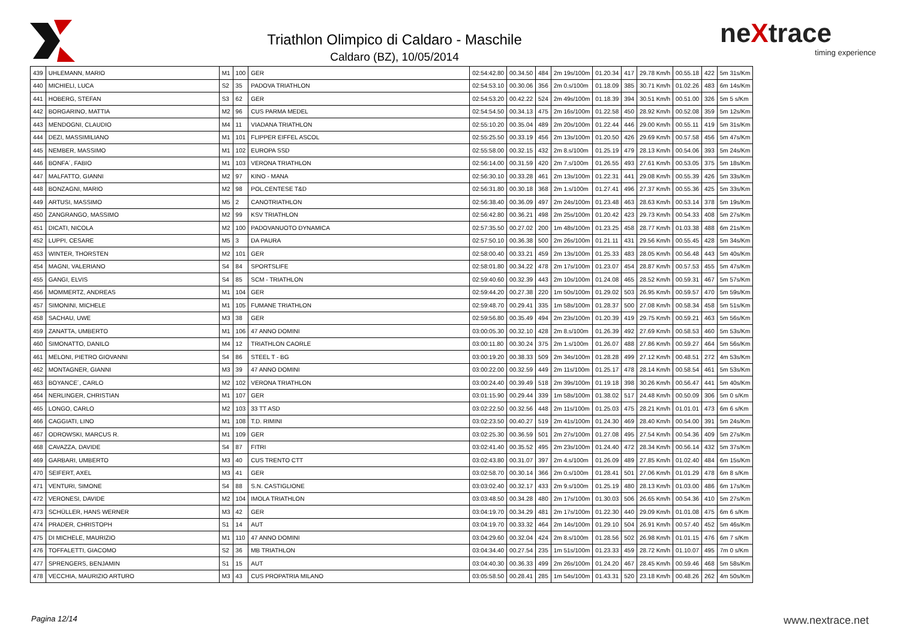Triathlon Olimpico di Caldaro - Maschile
Caldaro (BZ), 10/05/2014
neXtrace
timing experience
| 439 | UHLEMANN, MARIO | M1 | 100 | GER | 02:54:42.80 | 00.34.50 | 484 | 2m 19s/100m | 01.20.34 | 417 | 29.78 Km/h | 00.55.18 | 422 | 5m 31s/Km |
| 440 | MICHIELI, LUCA | S2 | 35 | PADOVA TRIATHLON | 02:54:53.10 | 00.30.06 | 356 | 2m 0.s/100m | 01.18.09 | 385 | 30.71 Km/h | 01.02.26 | 483 | 6m 14s/Km |
| 441 | HOBERG, STEFAN | S3 | 62 | GER | 02:54:53.20 | 00.42.22 | 524 | 2m 49s/100m | 01.18.39 | 394 | 30.51 Km/h | 00.51.00 | 326 | 5m 5 s/Km |
| 442 | BORGARINO, MATTIA | M2 | 96 | CUS PARMA MEDEL | 02:54:54.50 | 00.34.13 | 475 | 2m 16s/100m | 01.22.58 | 450 | 28.92 Km/h | 00.52.08 | 359 | 5m 12s/Km |
| 443 | MENDOGNI, CLAUDIO | M4 | 11 | VIADANA TRIATHLON | 02:55:10.20 | 00.35.04 | 489 | 2m 20s/100m | 01.22.44 | 446 | 29.00 Km/h | 00.55.11 | 419 | 5m 31s/Km |
| 444 | DEZI, MASSIMILIANO | M1 | 101 | FLIPPER EIFFEL ASCOL | 02:55:25.50 | 00.33.19 | 456 | 2m 13s/100m | 01.20.50 | 426 | 29.69 Km/h | 00.57.58 | 456 | 5m 47s/Km |
| 445 | NEMBER, MASSIMO | M1 | 102 | EUROPA SSD | 02:55:58.00 | 00.32.15 | 432 | 2m 8.s/100m | 01.25.19 | 479 | 28.13 Km/h | 00.54.06 | 393 | 5m 24s/Km |
| 446 | BONFA´, FABIO | M1 | 103 | VERONA TRIATHLON | 02:56:14.00 | 00.31.59 | 420 | 2m 7.s/100m | 01.26.55 | 493 | 27.61 Km/h | 00.53.05 | 375 | 5m 18s/Km |
| 447 | MALFATTO, GIANNI | M2 | 97 | KINO - MANA | 02:56:30.10 | 00.33.28 | 461 | 2m 13s/100m | 01.22.31 | 441 | 29.08 Km/h | 00.55.39 | 426 | 5m 33s/Km |
| 448 | BONZAGNI, MARIO | M2 | 98 | POL.CENTESE T&D | 02:56:31.80 | 00.30.18 | 368 | 2m 1.s/100m | 01.27.41 | 496 | 27.37 Km/h | 00.55.36 | 425 | 5m 33s/Km |
| 449 | ARTUSI, MASSIMO | M5 | 2 | CANOTRIATHLON | 02:56:38.40 | 00.36.09 | 497 | 2m 24s/100m | 01.23.48 | 463 | 28.63 Km/h | 00.53.14 | 378 | 5m 19s/Km |
| 450 | ZANGRANGO, MASSIMO | M2 | 99 | KSV TRIATHLON | 02:56:42.80 | 00.36.21 | 498 | 2m 25s/100m | 01.20.42 | 423 | 29.73 Km/h | 00.54.33 | 408 | 5m 27s/Km |
| 451 | DICATI, NICOLA | M2 | 100 | PADOVANUOTO DYNAMICA | 02:57:35.50 | 00.27.02 | 200 | 1m 48s/100m | 01.23.25 | 458 | 28.77 Km/h | 01.03.38 | 488 | 6m 21s/Km |
| 452 | LUPPI, CESARE | M5 | 3 | DA PAURA | 02:57:50.10 | 00.36.38 | 500 | 2m 26s/100m | 01.21.11 | 431 | 29.56 Km/h | 00.55.45 | 428 | 5m 34s/Km |
| 453 | WINTER, THORSTEN | M2 | 101 | GER | 02:58:00.40 | 00.33.21 | 459 | 2m 13s/100m | 01.25.33 | 483 | 28.05 Km/h | 00.56.48 | 443 | 5m 40s/Km |
| 454 | MAGNI, VALERIANO | S4 | 84 | SPORTSLIFE | 02:58:01.80 | 00.34.22 | 478 | 2m 17s/100m | 01.23.07 | 454 | 28.87 Km/h | 00.57.53 | 455 | 5m 47s/Km |
| 455 | GANGI, ELVIS | S4 | 85 | SCM - TRIATHLON | 02:59:40.60 | 00.32.39 | 443 | 2m 10s/100m | 01.24.08 | 465 | 28.52 Km/h | 00.59.31 | 467 | 5m 57s/Km |
| 456 | MOMMERTZ, ANDREAS | M1 | 104 | GER | 02:59:44.20 | 00.27.38 | 220 | 1m 50s/100m | 01.29.02 | 503 | 26.95 Km/h | 00.59.57 | 470 | 5m 59s/Km |
| 457 | SIMONINI, MICHELE | M1 | 105 | FUMANE TRIATHLON | 02:59:48.70 | 00.29.41 | 335 | 1m 58s/100m | 01.28.37 | 500 | 27.08 Km/h | 00.58.34 | 458 | 5m 51s/Km |
| 458 | SACHAU, UWE | M3 | 38 | GER | 02:59:56.80 | 00.35.49 | 494 | 2m 23s/100m | 01.20.39 | 419 | 29.75 Km/h | 00.59.21 | 463 | 5m 56s/Km |
| 459 | ZANATTA, UMBERTO | M1 | 106 | 47 ANNO DOMINI | 03:00:05.30 | 00.32.10 | 428 | 2m 8.s/100m | 01.26.39 | 492 | 27.69 Km/h | 00.58.53 | 460 | 5m 53s/Km |
| 460 | SIMONATTO, DANILO | M4 | 12 | TRIATHLON CAORLE | 03:00:11.80 | 00.30.24 | 375 | 2m 1.s/100m | 01.26.07 | 488 | 27.86 Km/h | 00.59.27 | 464 | 5m 56s/Km |
| 461 | MELONI, PIETRO GIOVANNI | S4 | 86 | STEEL T - BG | 03:00:19.20 | 00.38.33 | 509 | 2m 34s/100m | 01.28.28 | 499 | 27.12 Km/h | 00.48.51 | 272 | 4m 53s/Km |
| 462 | MONTAGNER, GIANNI | M3 | 39 | 47 ANNO DOMINI | 03:00:22.00 | 00.32.59 | 449 | 2m 11s/100m | 01.25.17 | 478 | 28.14 Km/h | 00.58.54 | 461 | 5m 53s/Km |
| 463 | BOYANCE´, CARLO | M2 | 102 | VERONA TRIATHLON | 03:00:24.40 | 00.39.49 | 518 | 2m 39s/100m | 01.19.18 | 398 | 30.26 Km/h | 00.56.47 | 441 | 5m 40s/Km |
| 464 | NERLINGER, CHRISTIAN | M1 | 107 | GER | 03:01:15.90 | 00.29.44 | 339 | 1m 58s/100m | 01.38.02 | 517 | 24.48 Km/h | 00.50.09 | 306 | 5m 0 s/Km |
| 465 | LONGO, CARLO | M2 | 103 | 33 TT ASD | 03:02:22.50 | 00.32.56 | 448 | 2m 11s/100m | 01.25.03 | 475 | 28.21 Km/h | 01.01.01 | 473 | 6m 6 s/Km |
| 466 | CAGGIATI, LINO | M1 | 108 | T.D. RIMINI | 03:02:23.50 | 00.40.27 | 519 | 2m 41s/100m | 01.24.30 | 469 | 28.40 Km/h | 00.54.00 | 391 | 5m 24s/Km |
| 467 | ODROWSKI, MARCUS R. | M1 | 109 | GER | 03:02:25.30 | 00.36.59 | 501 | 2m 27s/100m | 01.27.08 | 495 | 27.54 Km/h | 00.54.36 | 409 | 5m 27s/Km |
| 468 | CAVAZZA, DAVIDE | S4 | 87 | FITRI | 03:02:41.40 | 00.35.52 | 495 | 2m 23s/100m | 01.24.40 | 472 | 28.34 Km/h | 00.56.14 | 432 | 5m 37s/Km |
| 469 | GARBARI, UMBERTO | M3 | 40 | CUS TRENTO CTT | 03:02:43.80 | 00.31.07 | 397 | 2m 4.s/100m | 01.26.09 | 489 | 27.85 Km/h | 01.02.40 | 484 | 6m 15s/Km |
| 470 | SEIFERT, AXEL | M3 | 41 | GER | 03:02:58.70 | 00.30.14 | 366 | 2m 0.s/100m | 01.28.41 | 501 | 27.06 Km/h | 01.01.29 | 478 | 6m 8 s/Km |
| 471 | VENTURI, SIMONE | S4 | 88 | S.N. CASTIGLIONE | 03:03:02.40 | 00.32.17 | 433 | 2m 9.s/100m | 01.25.19 | 480 | 28.13 Km/h | 01.03.00 | 486 | 6m 17s/Km |
| 472 | VERONESI, DAVIDE | M2 | 104 | IMOLA TRIATHLON | 03:03:48.50 | 00.34.28 | 480 | 2m 17s/100m | 01.30.03 | 506 | 26.65 Km/h | 00.54.36 | 410 | 5m 27s/Km |
| 473 | SCHÜLLER, HANS WERNER | M3 | 42 | GER | 03:04:19.70 | 00.34.29 | 481 | 2m 17s/100m | 01.22.30 | 440 | 29.09 Km/h | 01.01.08 | 475 | 6m 6 s/Km |
| 474 | PRADER, CHRISTOPH | S1 | 14 | AUT | 03:04:19.70 | 00.33.32 | 464 | 2m 14s/100m | 01.29.10 | 504 | 26.91 Km/h | 00.57.40 | 452 | 5m 46s/Km |
| 475 | DI MICHELE, MAURIZIO | M1 | 110 | 47 ANNO DOMINI | 03:04:29.60 | 00.32.04 | 424 | 2m 8.s/100m | 01.28.56 | 502 | 26.98 Km/h | 01.01.15 | 476 | 6m 7 s/Km |
| 476 | TOFFALETTI, GIACOMO | S2 | 36 | MB TRIATHLON | 03:04:34.40 | 00.27.54 | 235 | 1m 51s/100m | 01.23.33 | 459 | 28.72 Km/h | 01.10.07 | 495 | 7m 0 s/Km |
| 477 | SPRENGERS, BENJAMIN | S1 | 15 | AUT | 03:04:40.30 | 00.36.33 | 499 | 2m 26s/100m | 01.24.20 | 467 | 28.45 Km/h | 00.59.46 | 468 | 5m 58s/Km |
| 478 | VECCHIA, MAURIZIO ARTURO | M3 | 43 | CUS PROPATRIA MILANO | 03:05:58.50 | 00.28.41 | 285 | 1m 54s/100m | 01.43.31 | 520 | 23.18 Km/h | 00.48.26 | 262 | 4m 50s/Km |
Pagina 12/14 www.nextrace.net